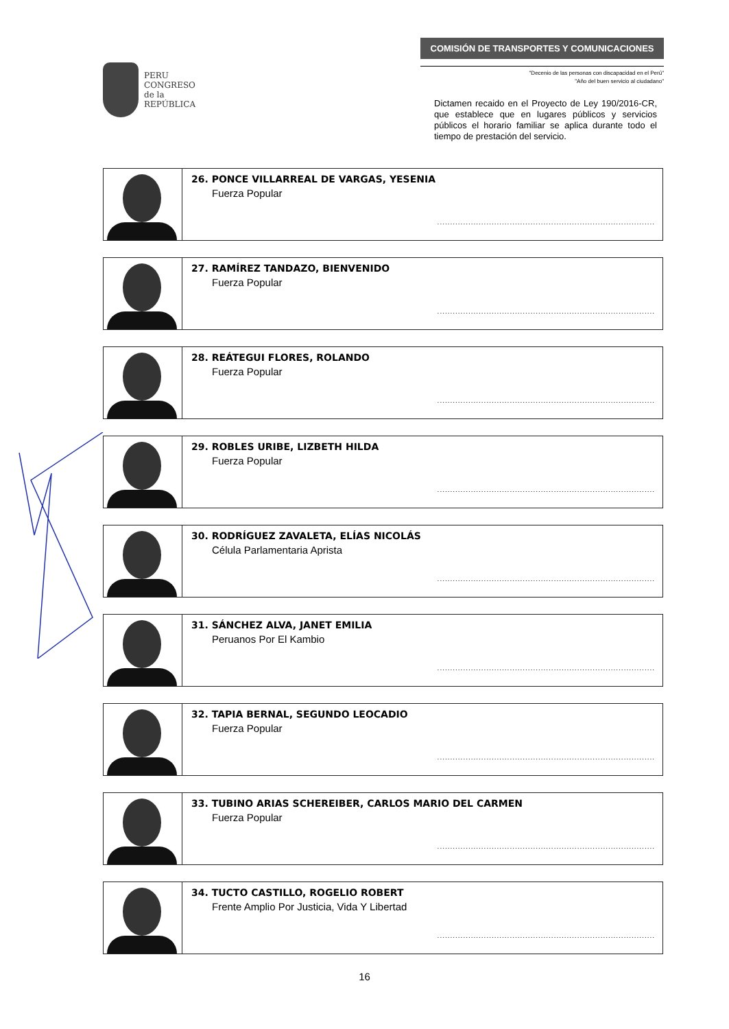PERU
CONGRESO
de la
REPÚBLICA
COMISIÓN DE TRANSPORTES Y COMUNICACIONES
"Decenio de las personas con discapacidad en el Perú"
"Año del buen servicio al ciudadano"
Dictamen recaido en el Proyecto de Ley 190/2016-CR, que establece que en lugares públicos y servicios públicos el horario familiar se aplica durante todo el tiempo de prestación del servicio.
| | 26. PONCE VILLARREAL DE VARGAS, YESENIA Fuerza Popular .................................................................................... |
| | 27. RAMÍREZ TANDAZO, BIENVENIDO Fuerza Popular .................................................................................... |
| | 28. REÁTEGUI FLORES, ROLANDO Fuerza Popular .................................................................................... |
| | 29. ROBLES URIBE, LIZBETH HILDA Fuerza Popular .................................................................................... |
| | 30. RODRÍGUEZ ZAVALETA, ELÍAS NICOLÁS Célula Parlamentaria Aprista .................................................................................... |
| | 31. SÁNCHEZ ALVA, JANET EMILIA Peruanos Por El Kambio .................................................................................... |
| | 32. TAPIA BERNAL, SEGUNDO LEOCADIO Fuerza Popular .................................................................................... |
| | 33. TUBINO ARIAS SCHEREIBER, CARLOS MARIO DEL CARMEN Fuerza Popular .................................................................................... |
| | 34. TUCTO CASTILLO, ROGELIO ROBERT Frente Amplio Por Justicia, Vida Y Libertad .................................................................................... |
16